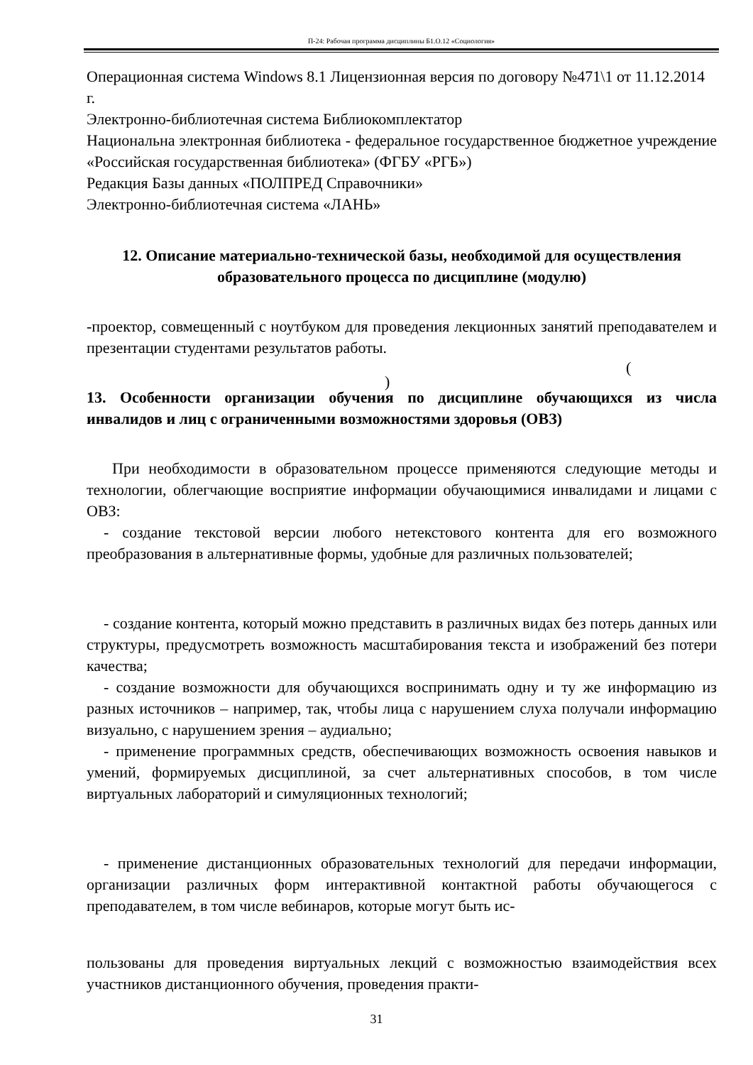П-24: Рабочая программа дисциплины Б1.О.12 «Социология»
Операционная система Windows 8.1 Лицензионная версия по договору №471\1 от 11.12.2014 г.
Электронно-библиотечная система Библиокомплектатор
Национальна электронная библиотека - федеральное государственное бюджетное учреждение «Российская государственная библиотека» (ФГБУ «РГБ»)
Редакция Базы данных «ПОЛПРЕД Справочники»
Электронно-библиотечная система «ЛАНЬ»
12. Описание материально-технической базы, необходимой для осуществления образовательного процесса по дисциплине (модулю)
-проектор, совмещенный с ноутбуком для проведения лекционных занятий преподавателем и презентации студентами результатов работы.
(
)
13. Особенности организации обучения по дисциплине обучающихся из числа инвалидов и лиц с ограниченными возможностями здоровья (ОВЗ)
При необходимости в образовательном процессе применяются следующие методы и технологии, облегчающие восприятие информации обучающимися инвалидами и лицами с ОВЗ:
- создание текстовой версии любого нетекстового контента для его возможного преобразования в альтернативные формы, удобные для различных пользователей;
- создание контента, который можно представить в различных видах без потерь данных или структуры, предусмотреть возможность масштабирования текста и изображений без потери качества;
- создание возможности для обучающихся воспринимать одну и ту же информацию из разных источников – например, так, чтобы лица с нарушением слуха получали информацию визуально, с нарушением зрения – аудиально;
- применение программных средств, обеспечивающих возможность освоения навыков и умений, формируемых дисциплиной, за счет альтернативных способов, в том числе виртуальных лабораторий и симуляционных технологий;
- применение дистанционных образовательных технологий для передачи информации, организации различных форм интерактивной контактной работы обучающегося с преподавателем, в том числе вебинаров, которые могут быть ис-
пользованы для проведения виртуальных лекций с возможностью взаимодействия всех участников дистанционного обучения, проведения практи-
31